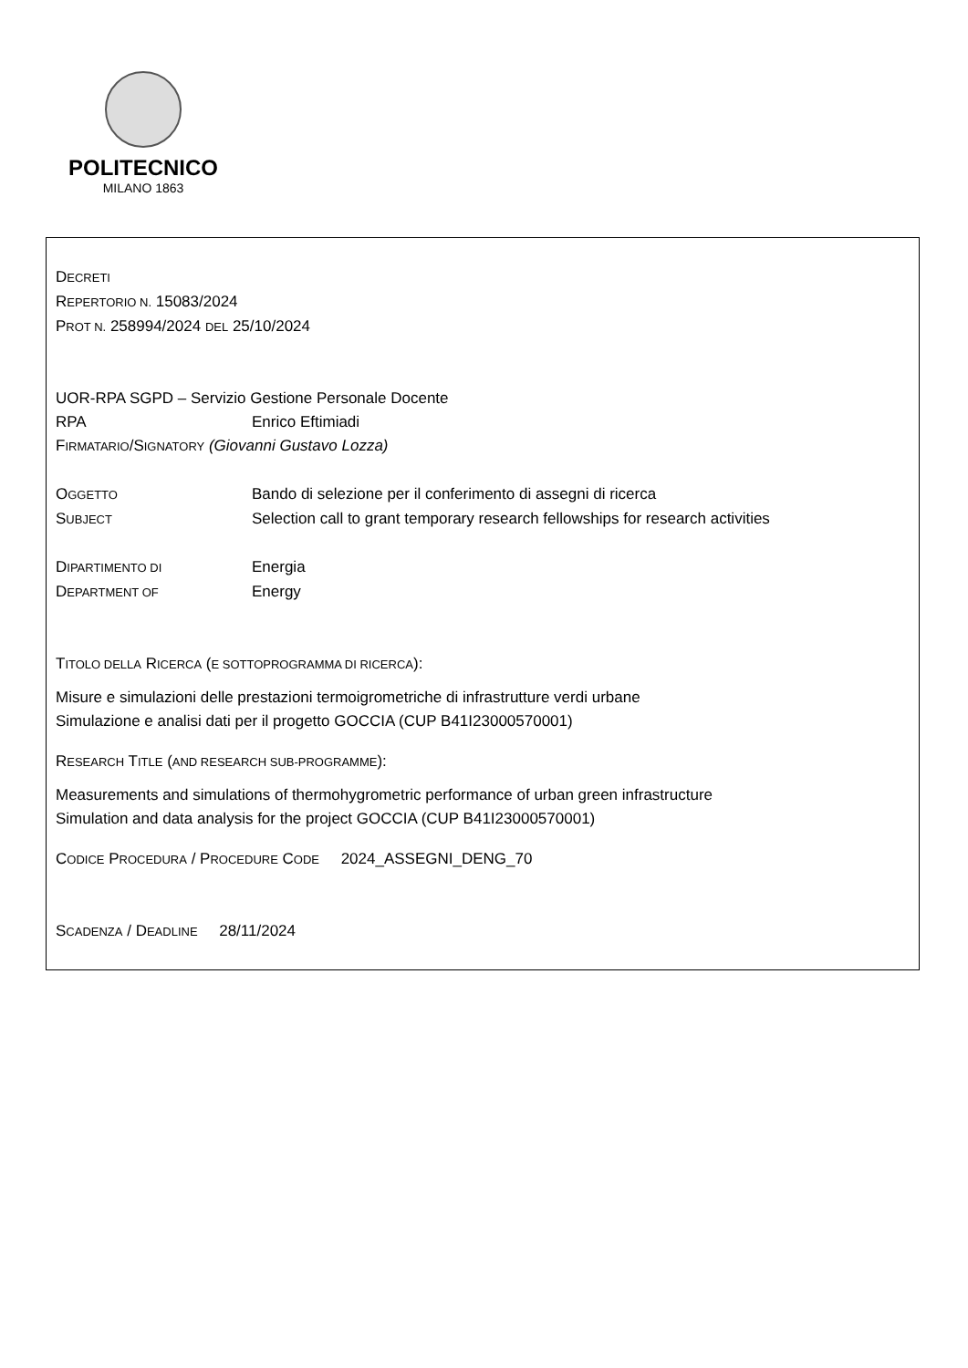POLITECNICO
MILANO 1863
DECRETI
REPERTORIO N. 15083/2024
PROT N. 258994/2024 DEL 25/10/2024
UOR-RPA SGPD – Servizio Gestione Personale Docente
RPA Enrico Eftimiadi
FIRMATARIO/SIGNATORY (Giovanni Gustavo Lozza)
OGGETTO Bando di selezione per il conferimento di assegni di ricerca
SUBJECT Selection call to grant temporary research fellowships for research activities
DIPARTIMENTO DI Energia
DEPARTMENT OF Energy
TITOLO DELLA RICERCA (E SOTTOPROGRAMMA DI RICERCA):
Misure e simulazioni delle prestazioni termoigrometriche di infrastrutture verdi urbane
Simulazione e analisi dati per il progetto GOCCIA (CUP B41I23000570001)
RESEARCH TITLE (AND RESEARCH SUB-PROGRAMME):
Measurements and simulations of thermohygrometric performance of urban green infrastructure
Simulation and data analysis for the project GOCCIA (CUP B41I23000570001)
CODICE PROCEDURA / PROCEDURE CODE 2024_ASSEGNI_DENG_70
SCADENZA / DEADLINE 28/11/2024